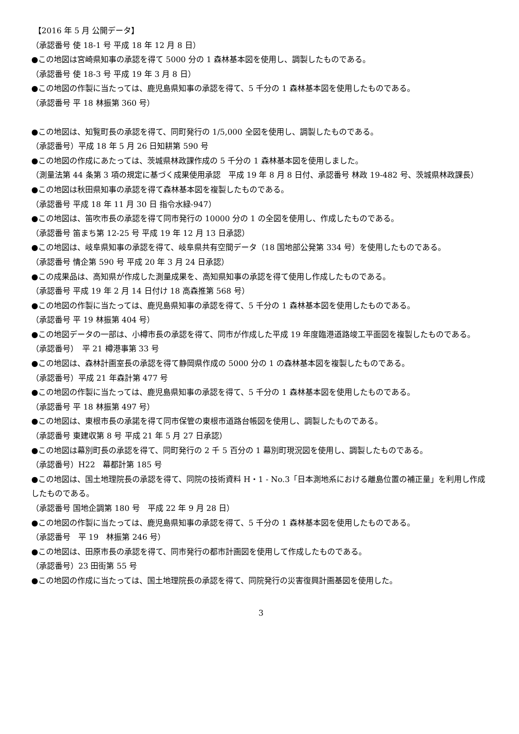【2016 年 5 月 公開データ】
（承認番号 使 18-1 号 平成 18 年 12 月 8 日）
●この地図は宮崎県知事の承認を得て 5000 分の 1 森林基本図を使用し、調製したものである。
（承認番号 使 18-3 号 平成 19 年 3 月 8 日）
●この地図の作製に当たっては、鹿児島県知事の承認を得て、5 千分の 1 森林基本図を使用したものである。
（承認番号 平 18 林振第 360 号）
●この地図は、知覧町長の承認を得て、同町発行の 1/5,000 全図を使用し、調製したものである。
（承認番号）平成 18 年 5 月 26 日知耕第 590 号
●この地図の作成にあたっては、茨城県林政課作成の 5 千分の 1 森林基本図を使用しました。
（測量法第 44 条第 3 項の規定に基づく成果使用承認　平成 19 年 8 月 8 日付、承認番号 林政 19-482 号、茨城県林政課長）
●この地図は秋田県知事の承認を得て森林基本図を複製したものである。
（承認番号 平成 18 年 11 月 30 日 指令水緑-947）
●この地図は、笛吹市長の承認を得て同市発行の 10000 分の 1 の全図を使用し、作成したものである。
（承認番号 笛まち第 12-25 号 平成 19 年 12 月 13 日承認）
●この地図は、岐阜県知事の承認を得て、岐阜県共有空間データ（18 国地部公発第 334 号）を使用したものである。
（承認番号 情企第 590 号 平成 20 年 3 月 24 日承認）
●この成果品は、高知県が作成した測量成果を、高知県知事の承認を得て使用し作成したものである。
（承認番号 平成 19 年 2 月 14 日付け 18 高森推第 568 号）
●この地図の作製に当たっては、鹿児島県知事の承認を得て、5 千分の 1 森林基本図を使用したものである。
（承認番号 平 19 林振第 404 号）
●この地図データの一部は、小樽市長の承認を得て、同市が作成した平成 19 年度臨港道路竣工平面図を複製したものである。
（承認番号）　平 21 樽港事第 33 号
●この地図は、森林計画室長の承認を得て静岡県作成の 5000 分の 1 の森林基本図を複製したものである。
（承認番号）平成 21 年森計第 477 号
●この地図の作製に当たっては、鹿児島県知事の承認を得て、5 千分の 1 森林基本図を使用したものである。
（承認番号 平 18 林振第 497 号）
●この地図は、東根市長の承諾を得て同市保管の東根市道路台帳図を使用し、調製したものである。
（承認番号 東建収第 8 号 平成 21 年 5 月 27 日承認）
●この地図は幕別町長の承認を得て、同町発行の 2 千 5 百分の 1 幕別町現況図を使用し、調製したものである。
（承認番号）H22　幕都計第 185 号
●この地図は、国土地理院長の承認を得て、同院の技術資料 H・1 - No.3「日本測地系における離島位置の補正量」を利用し作成したものである。
（承認番号 国地企調第 180 号　平成 22 年 9 月 28 日）
●この地図の作製に当たっては、鹿児島県知事の承認を得て、5 千分の 1 森林基本図を使用したものである。
（承認番号　平 19　林振第 246 号）
●この地図は、田原市長の承認を得て、同市発行の都市計画図を使用して作成したものである。
（承認番号）23 田街第 55 号
●この地図の作成に当たっては、国土地理院長の承認を得て、同院発行の災害復興計画基図を使用した。
3